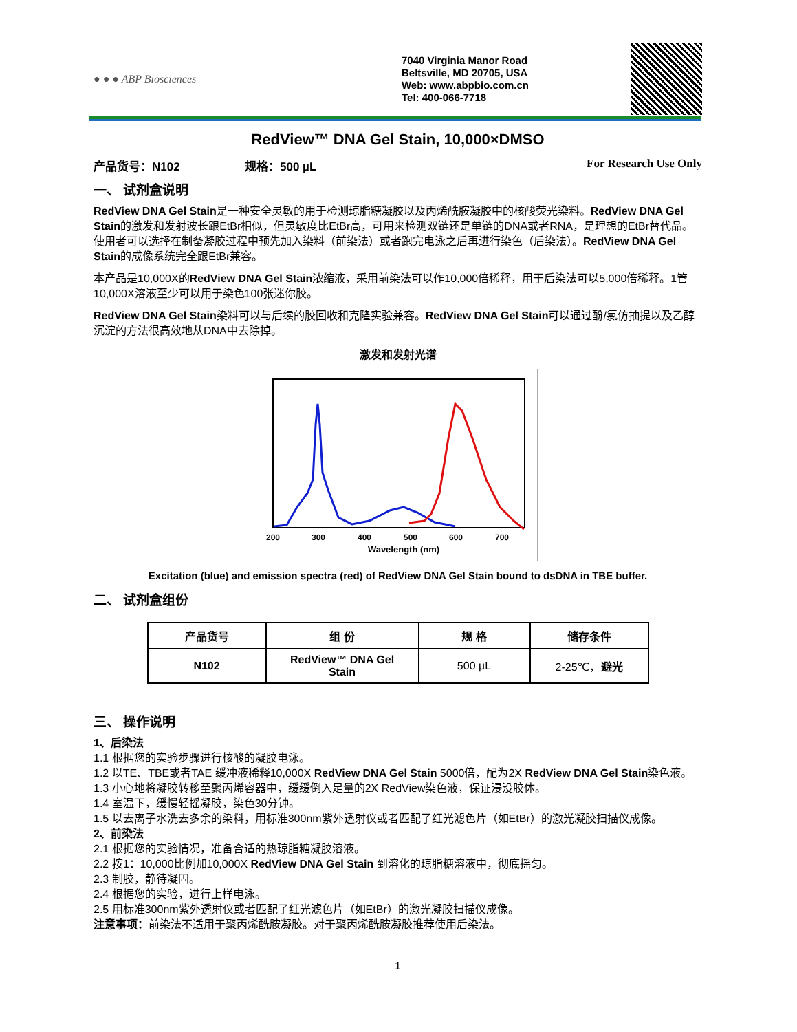● ● ● ABP Biosciences
7040 Virginia Manor Road
Beltsville, MD 20705, USA
Web: www.abpbio.com.cn
Tel: 400-066-7718
RedView™ DNA Gel Stain, 10,000×DMSO
产品货号：N102 规格：500 µL For Research Use Only
一、 试剂盒说明
RedView DNA Gel Stain是一种安全灵敏的用于检测琼脂糖凝胶以及丙烯酰胺凝胶中的核酸荧光染料。RedView DNA Gel Stain的激发和发射波长跟EtBr相似，但灵敏度比EtBr高，可用来检测双链还是单链的DNA或者RNA，是理想的EtBr替代品。使用者可以选择在制备凝胶过程中预先加入染料（前染法）或者跑完电泳之后再进行染色（后染法）。RedView DNA Gel Stain的成像系统完全跟EtBr兼容。
本产品是10,000X的RedView DNA Gel Stain浓缩液，采用前染法可以作10,000倍稀释，用于后染法可以5,000倍稀释。1管10,000X溶液至少可以用于染色100张迷你胶。
RedView DNA Gel Stain染料可以与后续的胶回收和克隆实验兼容。RedView DNA Gel Stain可以通过酚/氯仿抽提以及乙醇沉淀的方法很高效地从DNA中去除掉。
激发和发射光谱
200
300
400
500
600
700
Wavelength (nm)
Excitation (blue) and emission spectra (red) of RedView DNA Gel Stain bound to dsDNA in TBE buffer.
二、 试剂盒组份
| 产品货号 | 组 份 | 规 格 | 储存条件 |
| --- | --- | --- | --- |
| N102 | RedView™ DNA Gel Stain | 500 µL | 2-25℃， 避光 |
三、 操作说明
1、后染法
1.1 根据您的实验步骤进行核酸的凝胶电泳。
1.2 以TE、TBE或者TAE 缓冲液稀释10,000X RedView DNA Gel Stain 5000倍，配为2X RedView DNA Gel Stain染色液。
1.3 小心地将凝胶转移至聚丙烯容器中，缓缓倒入足量的2X RedView染色液，保证浸没胶体。
1.4 室温下，缓慢轻摇凝胶，染色30分钟。
1.5 以去离子水洗去多余的染料，用标准300nm紫外透射仪或者匹配了红光滤色片（如EtBr）的激光凝胶扫描仪成像。
2、前染法
2.1 根据您的实验情况，准备合适的热琼脂糖凝胶溶液。
2.2 按1：10,000比例加10,000X RedView DNA Gel Stain 到溶化的琼脂糖溶液中，彻底摇匀。
2.3 制胶，静待凝固。
2.4 根据您的实验，进行上样电泳。
2.5 用标准300nm紫外透射仪或者匹配了红光滤色片（如EtBr）的激光凝胶扫描仪成像。
注意事项：前染法不适用于聚丙烯酰胺凝胶。对于聚丙烯酰胺凝胶推荐使用后染法。
1